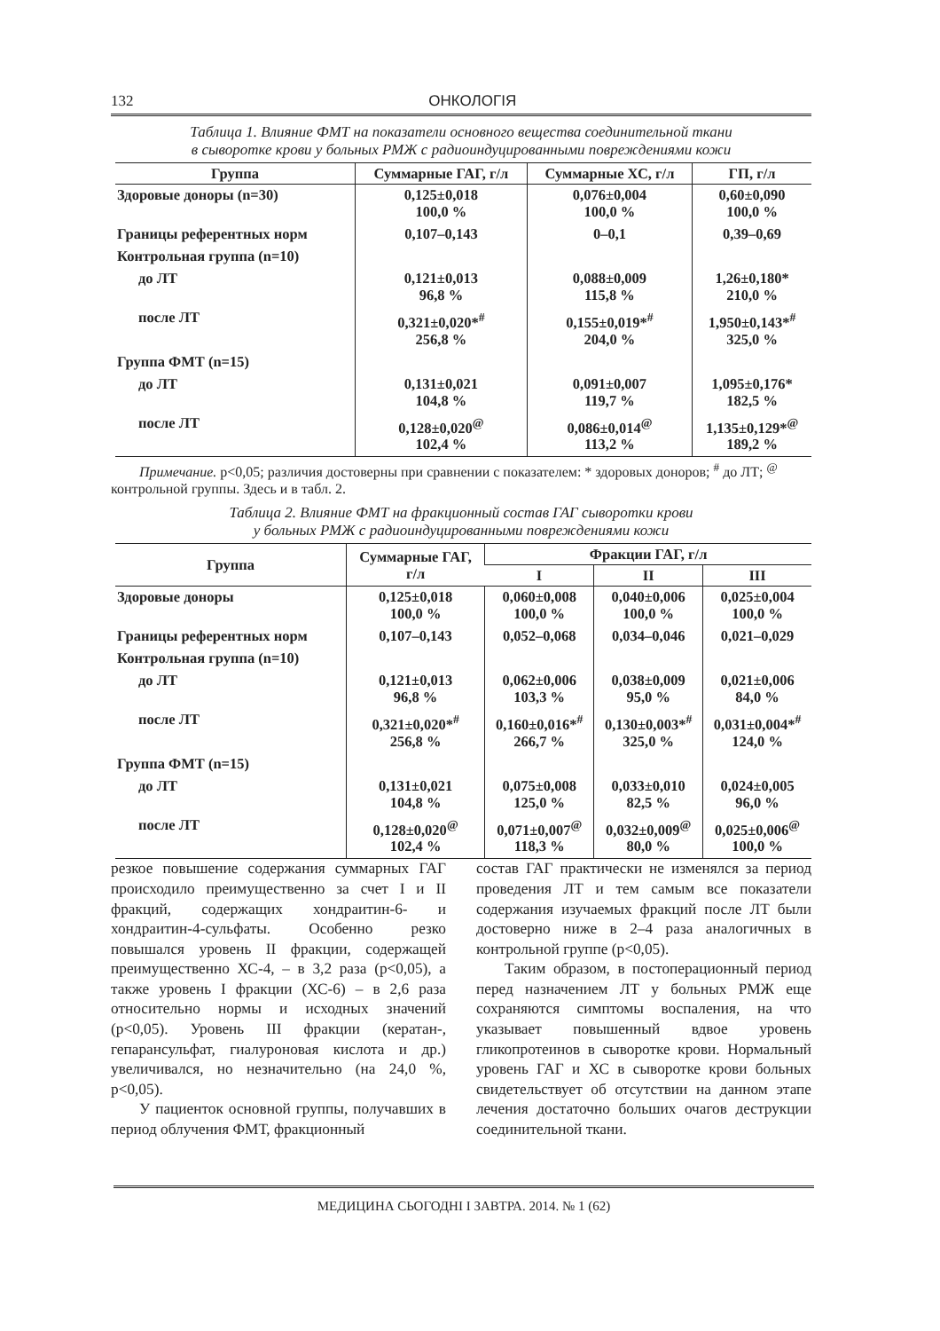132 ОНКОЛОГІЯ
Таблица 1. Влияние ФМТ на показатели основного вещества соединительной ткани
в сыворотке крови у больных РМЖ с радиоиндуцированными повреждениями кожи
| Группа | Суммарные ГАГ, г/л | Суммарные ХС, г/л | ГП, г/л |
| --- | --- | --- | --- |
| Здоровые доноры (n=30) | 0,125±0,018 100,0 % | 0,076±0,004 100,0 % | 0,60±0,090 100,0 % |
| Границы референтных норм | 0,107–0,143 | 0–0,1 | 0,39–0,69 |
| Контрольная группа (n=10) | | | |
| до ЛТ | 0,121±0,013 96,8 % | 0,088±0,009 115,8 % | 1,26±0,180* 210,0 % |
| после ЛТ | 0,321±0,020*<sup>#</sup> 256,8 % | 0,155±0,019*<sup>#</sup> 204,0 % | 1,950±0,143*<sup>#</sup> 325,0 % |
| Группа ФМТ (n=15) | | | |
| до ЛТ | 0,131±0,021 104,8 % | 0,091±0,007 119,7 % | 1,095±0,176* 182,5 % |
| после ЛТ | 0,128±0,020<sup>@</sup> 102,4 % | 0,086±0,014<sup>@</sup> 113,2 % | 1,135±0,129*<sup>@</sup> 189,2 % |
  Примечание. р<0,05; различия достоверны при сравнении с показателем: * здоровых доноров; <sup>#</sup> до ЛТ; <sup>@</sup> контрольной группы. Здесь и в табл. 2.
Таблица 2. Влияние ФМТ на фракционный состав ГАГ сыворотки крови
у больных РМЖ с радиоиндуцированными повреждениями кожи
| Группа | Суммарные ГАГ, г/л | Фракции ГАГ, г/л | | |
| --- | --- | --- | --- | --- |
| | | I | II | III |
| Здоровые доноры | 0,125±0,018 100,0 % | 0,060±0,008 100,0 % | 0,040±0,006 100,0 % | 0,025±0,004 100,0 % |
| Границы референтных норм | 0,107–0,143 | 0,052–0,068 | 0,034–0,046 | 0,021–0,029 |
| Контрольная группа (n=10) | | | | |
| до ЛТ | 0,121±0,013 96,8 % | 0,062±0,006 103,3 % | 0,038±0,009 95,0 % | 0,021±0,006 84,0 % |
| после ЛТ | 0,321±0,020*<sup>#</sup> 256,8 % | 0,160±0,016*<sup>#</sup> 266,7 % | 0,130±0,003*<sup>#</sup> 325,0 % | 0,031±0,004*<sup>#</sup> 124,0 % |
| Группа ФМТ (n=15) | | | | |
| до ЛТ | 0,131±0,021 104,8 % | 0,075±0,008 125,0 % | 0,033±0,010 82,5 % | 0,024±0,005 96,0 % |
| после ЛТ | 0,128±0,020<sup>@</sup> 102,4 % | 0,071±0,007<sup>@</sup> 118,3 % | 0,032±0,009<sup>@</sup> 80,0 % | 0,025±0,006<sup>@</sup> 100,0 % |
резкое повышение содержания суммарных ГАГ происходило преимущественно за счет I и II фракций, содержащих хондраитин-6- и хондраитин-4-сульфаты. Особенно резко повышался уровень II фракции, содержащей преимущественно ХС-4, – в 3,2 раза (р<0,05), а также уровень I фракции (ХС-6) – в 2,6 раза относительно нормы и исходных значений (р<0,05). Уровень III фракции (кератан-, гепарансульфат, гиалуроновая кислота и др.) увеличивался, но незначительно (на 24,0 %, р<0,05).
У пациенток основной группы, получавших в период облучения ФМТ, фракционный
состав ГАГ практически не изменялся за период проведения ЛТ и тем самым все показатели содержания изучаемых фракций после ЛТ были достоверно ниже в 2–4 раза аналогичных в контрольной группе (р<0,05).
Таким образом, в постоперационный период перед назначением ЛТ у больных РМЖ еще сохраняются симптомы воспаления, на что указывает повышенный вдвое уровень гликопротеинов в сыворотке крови. Нормальный уровень ГАГ и ХС в сыворотке крови больных свидетельствует об отсутствии на данном этапе лечения достаточно больших очагов деструкции соединительной ткани.
МЕДИЦИНА СЬОГОДНІ І ЗАВТРА. 2014. № 1 (62)